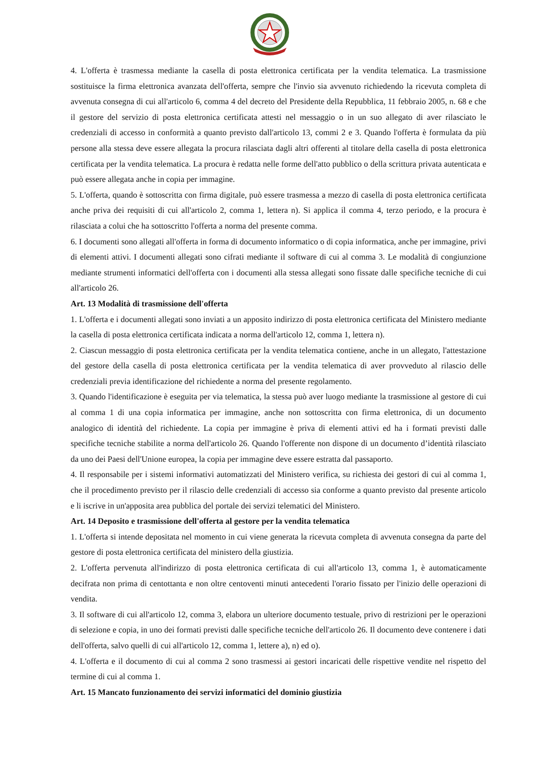4. L'offerta è trasmessa mediante la casella di posta elettronica certificata per la vendita telematica. La trasmissione sostituisce la firma elettronica avanzata dell'offerta, sempre che l'invio sia avvenuto richiedendo la ricevuta completa di avvenuta consegna di cui all'articolo 6, comma 4 del decreto del Presidente della Repubblica, 11 febbraio 2005, n. 68 e che il gestore del servizio di posta elettronica certificata attesti nel messaggio o in un suo allegato di aver rilasciato le credenziali di accesso in conformità a quanto previsto dall'articolo 13, commi 2 e 3. Quando l'offerta è formulata da più persone alla stessa deve essere allegata la procura rilasciata dagli altri offerenti al titolare della casella di posta elettronica certificata per la vendita telematica. La procura è redatta nelle forme dell'atto pubblico o della scrittura privata autenticata e può essere allegata anche in copia per immagine.
5. L'offerta, quando è sottoscritta con firma digitale, può essere trasmessa a mezzo di casella di posta elettronica certificata anche priva dei requisiti di cui all'articolo 2, comma 1, lettera n). Si applica il comma 4, terzo periodo, e la procura è rilasciata a colui che ha sottoscritto l'offerta a norma del presente comma.
6. I documenti sono allegati all'offerta in forma di documento informatico o di copia informatica, anche per immagine, privi di elementi attivi. I documenti allegati sono cifrati mediante il software di cui al comma 3. Le modalità di congiunzione mediante strumenti informatici dell'offerta con i documenti alla stessa allegati sono fissate dalle specifiche tecniche di cui all'articolo 26.
Art. 13 Modalità di trasmissione dell'offerta
1. L'offerta e i documenti allegati sono inviati a un apposito indirizzo di posta elettronica certificata del Ministero mediante la casella di posta elettronica certificata indicata a norma dell'articolo 12, comma 1, lettera n).
2. Ciascun messaggio di posta elettronica certificata per la vendita telematica contiene, anche in un allegato, l'attestazione del gestore della casella di posta elettronica certificata per la vendita telematica di aver provveduto al rilascio delle credenziali previa identificazione del richiedente a norma del presente regolamento.
3. Quando l'identificazione è eseguita per via telematica, la stessa può aver luogo mediante la trasmissione al gestore di cui al comma 1 di una copia informatica per immagine, anche non sottoscritta con firma elettronica, di un documento analogico di identità del richiedente. La copia per immagine è priva di elementi attivi ed ha i formati previsti dalle specifiche tecniche stabilite a norma dell'articolo 26. Quando l'offerente non dispone di un documento d’identità rilasciato da uno dei Paesi dell'Unione europea, la copia per immagine deve essere estratta dal passaporto.
4. Il responsabile per i sistemi informativi automatizzati del Ministero verifica, su richiesta dei gestori di cui al comma 1, che il procedimento previsto per il rilascio delle credenziali di accesso sia conforme a quanto previsto dal presente articolo e li iscrive in un'apposita area pubblica del portale dei servizi telematici del Ministero.
Art. 14 Deposito e trasmissione dell'offerta al gestore per la vendita telematica
1. L'offerta si intende depositata nel momento in cui viene generata la ricevuta completa di avvenuta consegna da parte del gestore di posta elettronica certificata del ministero della giustizia.
2. L'offerta pervenuta all'indirizzo di posta elettronica certificata di cui all'articolo 13, comma 1, è automaticamente decifrata non prima di centottanta e non oltre centoventi minuti antecedenti l'orario fissato per l'inizio delle operazioni di vendita.
3. Il software di cui all'articolo 12, comma 3, elabora un ulteriore documento testuale, privo di restrizioni per le operazioni di selezione e copia, in uno dei formati previsti dalle specifiche tecniche dell'articolo 26. Il documento deve contenere i dati dell'offerta, salvo quelli di cui all'articolo 12, comma 1, lettere a), n) ed o).
4. L'offerta e il documento di cui al comma 2 sono trasmessi ai gestori incaricati delle rispettive vendite nel rispetto del termine di cui al comma 1.
Art. 15 Mancato funzionamento dei servizi informatici del dominio giustizia